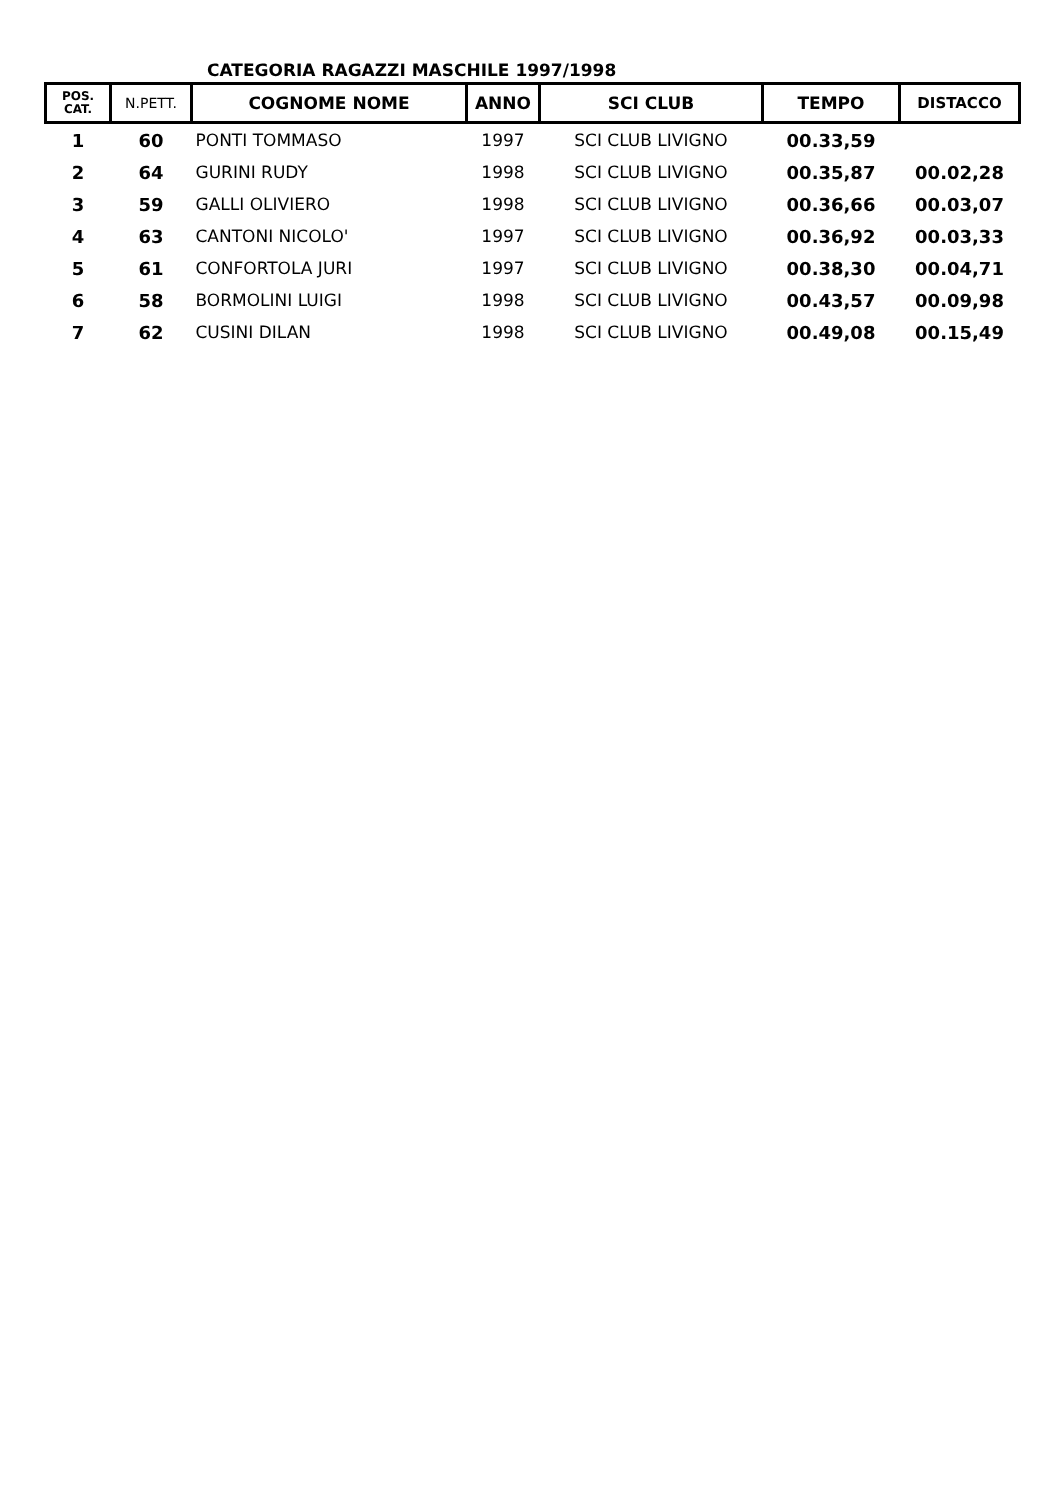CATEGORIA RAGAZZI MASCHILE 1997/1998
| POS. CAT. | N.PETT. | COGNOME NOME | ANNO | SCI CLUB | TEMPO | DISTACCO |
| --- | --- | --- | --- | --- | --- | --- |
| 1 | 60 | PONTI TOMMASO | 1997 | SCI CLUB LIVIGNO | 00.33,59 | |
| 2 | 64 | GURINI RUDY | 1998 | SCI CLUB LIVIGNO | 00.35,87 | 00.02,28 |
| 3 | 59 | GALLI OLIVIERO | 1998 | SCI CLUB LIVIGNO | 00.36,66 | 00.03,07 |
| 4 | 63 | CANTONI NICOLO' | 1997 | SCI CLUB LIVIGNO | 00.36,92 | 00.03,33 |
| 5 | 61 | CONFORTOLA JURI | 1997 | SCI CLUB LIVIGNO | 00.38,30 | 00.04,71 |
| 6 | 58 | BORMOLINI LUIGI | 1998 | SCI CLUB LIVIGNO | 00.43,57 | 00.09,98 |
| 7 | 62 | CUSINI DILAN | 1998 | SCI CLUB LIVIGNO | 00.49,08 | 00.15,49 |